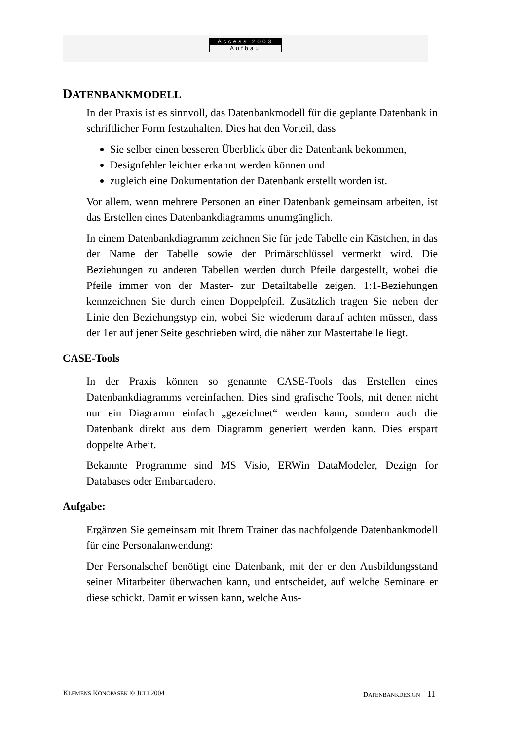Access 2003
Aufbau
DATENBANKMODELL
In der Praxis ist es sinnvoll, das Datenbankmodell für die geplante Datenbank in schriftlicher Form festzuhalten. Dies hat den Vorteil, dass
Sie selber einen besseren Überblick über die Datenbank bekommen,
Designfehler leichter erkannt werden können und
zugleich eine Dokumentation der Datenbank erstellt worden ist.
Vor allem, wenn mehrere Personen an einer Datenbank gemeinsam arbeiten, ist das Erstellen eines Datenbankdiagramms unumgänglich.
In einem Datenbankdiagramm zeichnen Sie für jede Tabelle ein Kästchen, in das der Name der Tabelle sowie der Primärschlüssel vermerkt wird. Die Beziehungen zu anderen Tabellen werden durch Pfeile dargestellt, wobei die Pfeile immer von der Master- zur Detailtabelle zeigen. 1:1-Beziehungen kennzeichnen Sie durch einen Doppelpfeil. Zusätzlich tragen Sie neben der Linie den Beziehungstyp ein, wobei Sie wiederum darauf achten müssen, dass der 1er auf jener Seite geschrieben wird, die näher zur Mastertabelle liegt.
CASE-Tools
In der Praxis können so genannte CASE-Tools das Erstellen eines Datenbankdiagramms vereinfachen. Dies sind grafische Tools, mit denen nicht nur ein Diagramm einfach „gezeichnet“ werden kann, sondern auch die Datenbank direkt aus dem Diagramm generiert werden kann. Dies erspart doppelte Arbeit.
Bekannte Programme sind MS Visio, ERWin DataModeler, Dezign for Databases oder Embarcadero.
Aufgabe:
Ergänzen Sie gemeinsam mit Ihrem Trainer das nachfolgende Datenbankmodell für eine Personalanwendung:
Der Personalschef benötigt eine Datenbank, mit der er den Ausbildungsstand seiner Mitarbeiter überwachen kann, und entscheidet, auf welche Seminare er diese schickt. Damit er wissen kann, welche Aus-
KLEMENS KONOPASEK © JULI 2004 DATENBANKDESIGN 11